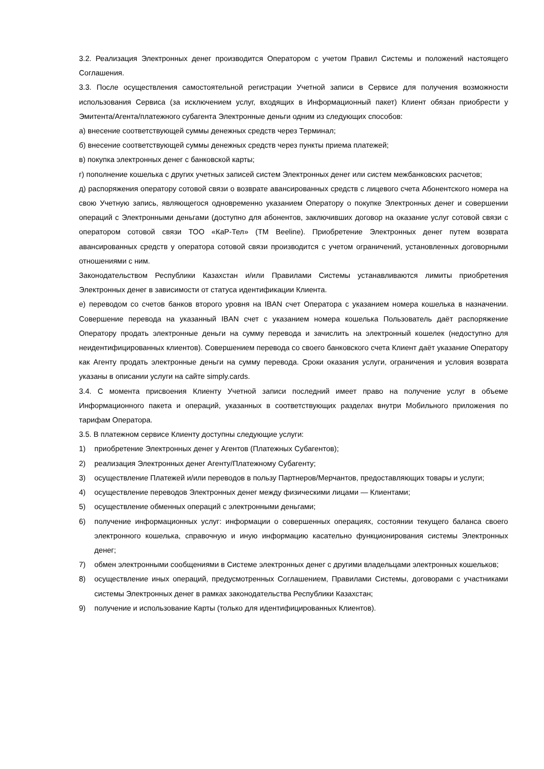3.2. Реализация Электронных денег производится Оператором с учетом Правил Системы и положений настоящего Соглашения.
3.3. После осуществления самостоятельной регистрации Учетной записи в Сервисе для получения возможности использования Сервиса (за исключением услуг, входящих в Информационный пакет) Клиент обязан приобрести у Эмитента/Агента/платежного субагента Электронные деньги одним из следующих способов:
а) внесение соответствующей суммы денежных средств через Терминал;
б) внесение соответствующей суммы денежных средств через пункты приема платежей;
в) покупка электронных денег с банковской карты;
г) пополнение кошелька с других учетных записей систем Электронных денег или систем межбанковских расчетов;
д) распоряжения оператору сотовой связи о возврате авансированных средств с лицевого счета Абонентского номера на свою Учетную запись, являющегося одновременно указанием Оператору о покупке Электронных денег и совершении операций с Электронными деньгами (доступно для абонентов, заключивших договор на оказание услуг сотовой связи с оператором сотовой связи ТОО «КаР-Тел» (ТМ Beeline). Приобретение Электронных денег путем возврата авансированных средств у оператора сотовой связи производится с учетом ограничений, установленных договорными отношениями с ним.
Законодательством Республики Казахстан и/или Правилами Системы устанавливаются лимиты приобретения Электронных денег в зависимости от статуса идентификации Клиента.
е) переводом со счетов банков второго уровня на IBAN счет Оператора с указанием номера кошелька в назначении. Совершение перевода на указанный IBAN счет с указанием номера кошелька Пользователь даёт распоряжение Оператору продать электронные деньги на сумму перевода и зачислить на электронный кошелек (недоступно для неидентифицированных клиентов). Совершением перевода со своего банковского счета Клиент даёт указание Оператору как Агенту продать электронные деньги на сумму перевода. Сроки оказания услуги, ограничения и условия возврата указаны в описании услуги на сайте simply.cards.
3.4. С момента присвоения Клиенту Учетной записи последний имеет право на получение услуг в объеме Информационного пакета и операций, указанных в соответствующих разделах внутри Мобильного приложения по тарифам Оператора.
3.5. В платежном сервисе Клиенту доступны следующие услуги:
1) приобретение Электронных денег у Агентов (Платежных Субагентов);
2) реализация Электронных денег Агенту/Платежному Субагенту;
3) осуществление Платежей и/или переводов в пользу Партнеров/Мерчантов, предоставляющих товары и услуги;
4) осуществление переводов Электронных денег между физическими лицами — Клиентами;
5) осуществление обменных операций с электронными деньгами;
6) получение информационных услуг: информации о совершенных операциях, состоянии текущего баланса своего электронного кошелька, справочную и иную информацию касательно функционирования системы Электронных денег;
7) обмен электронными сообщениями в Системе электронных денег с другими владельцами электронных кошельков;
8) осуществление иных операций, предусмотренных Соглашением, Правилами Системы, договорами с участниками системы Электронных денег в рамках законодательства Республики Казахстан;
9) получение и использование Карты (только для идентифицированных Клиентов).